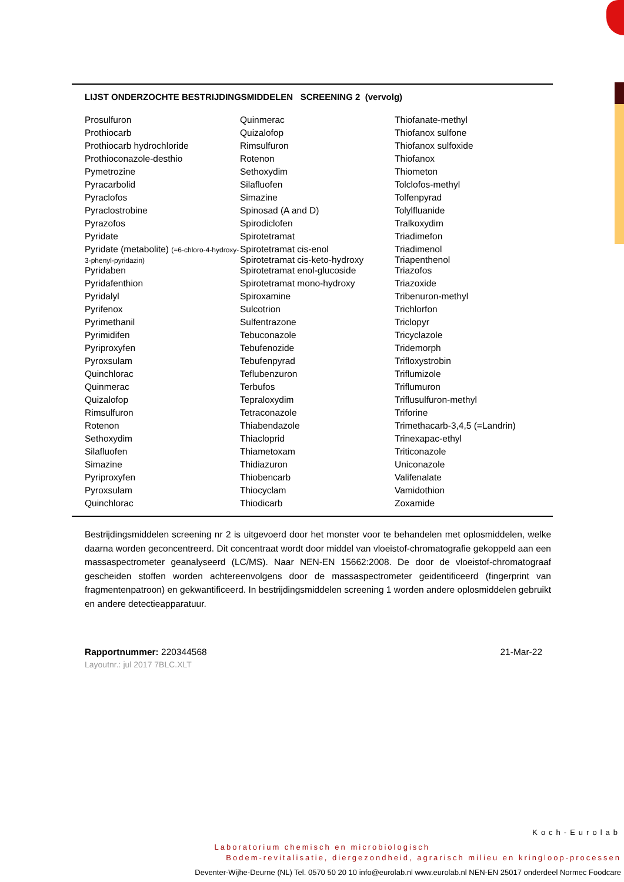LIJST ONDERZOCHTE BESTRIJDINGSMIDDELEN SCREENING 2 (vervolg)
| Prosulfuron | Quinmerac | Thiofanate-methyl |
| Prothiocarb | Quizalofop | Thiofanox sulfone |
| Prothiocarb hydrochloride | Rimsulfuron | Thiofanox sulfoxide |
| Prothioconazole-desthio | Rotenon | Thiofanox |
| Pymetrozine | Sethoxydim | Thiometon |
| Pyracarbolid | Silafluofen | Tolclofos-methyl |
| Pyraclofos | Simazine | Tolfenpyrad |
| Pyraclostrobine | Spinosad (A and D) | Tolylfluanide |
| Pyrazofos | Spirodiclofen | Tralkoxydim |
| Pyridate | Spirotetramat | Triadimefon |
| Pyridate (metabolite) (=6-chloro-4-hydroxy-3-phenyl-pyridazin) | Spirotetramat cis-enol Spirotetramat cis-keto-hydroxy | Triadimenol Triapenthenol |
| Pyridaben | Spirotetramat enol-glucoside | Triazofos |
| Pyridafenthion | Spirotetramat mono-hydroxy | Triazoxide |
| Pyridalyl | Spiroxamine | Tribenuron-methyl |
| Pyrifenox | Sulcotrion | Trichlorfon |
| Pyrimethanil | Sulfentrazone | Triclopyr |
| Pyrimidifen | Tebuconazole | Tricyclazole |
| Pyriproxyfen | Tebufenozide | Tridemorph |
| Pyroxsulam | Tebufenpyrad | Trifloxystrobin |
| Quinchlorac | Teflubenzuron | Triflumizole |
| Quinmerac | Terbufos | Triflumuron |
| Quizalofop | Tepraloxydim | Triflusulfuron-methyl |
| Rimsulfuron | Tetraconazole | Triforine |
| Rotenon | Thiabendazole | Trimethacarb-3,4,5 (=Landrin) |
| Sethoxydim | Thiacloprid | Trinexapac-ethyl |
| Silafluofen | Thiametoxam | Triticonazole |
| Simazine | Thidiazuron | Uniconazole |
| Pyriproxyfen | Thiobencarb | Valifenalate |
| Pyroxsulam | Thiocyclam | Vamidothion |
| Quinchlorac | Thiodicarb | Zoxamide |
Bestrijdingsmiddelen screening nr 2 is uitgevoerd door het monster voor te behandelen met oplosmiddelen, welke daarna worden geconcentreerd. Dit concentraat wordt door middel van vloeistof-chromatografie gekoppeld aan een massaspectrometer geanalyseerd (LC/MS). Naar NEN-EN 15662:2008. De door de vloeistof-chromatograaf gescheiden stoffen worden achtereenvolgens door de massaspectrometer geidentificeerd (fingerprint van fragmentenpatroon) en gekwantificeerd. In bestrijdingsmiddelen screening 1 worden andere oplosmiddelen gebruikt en andere detectieapparatuur.
Rapportnummer: 220344568 21-Mar-22
Layoutnr.: jul 2017 7BLC.XLT
Koch-Eurolab
Laboratorium chemisch en microbiologisch
Bodem-revitalisatie, diergezondheid, agrarisch milieu en kringloop-processen
Deventer-Wijhe-Deurne (NL) Tel. 0570 50 20 10 info@eurolab.nl www.eurolab.nl NEN-EN 25017 onderdeel Normec Foodcare